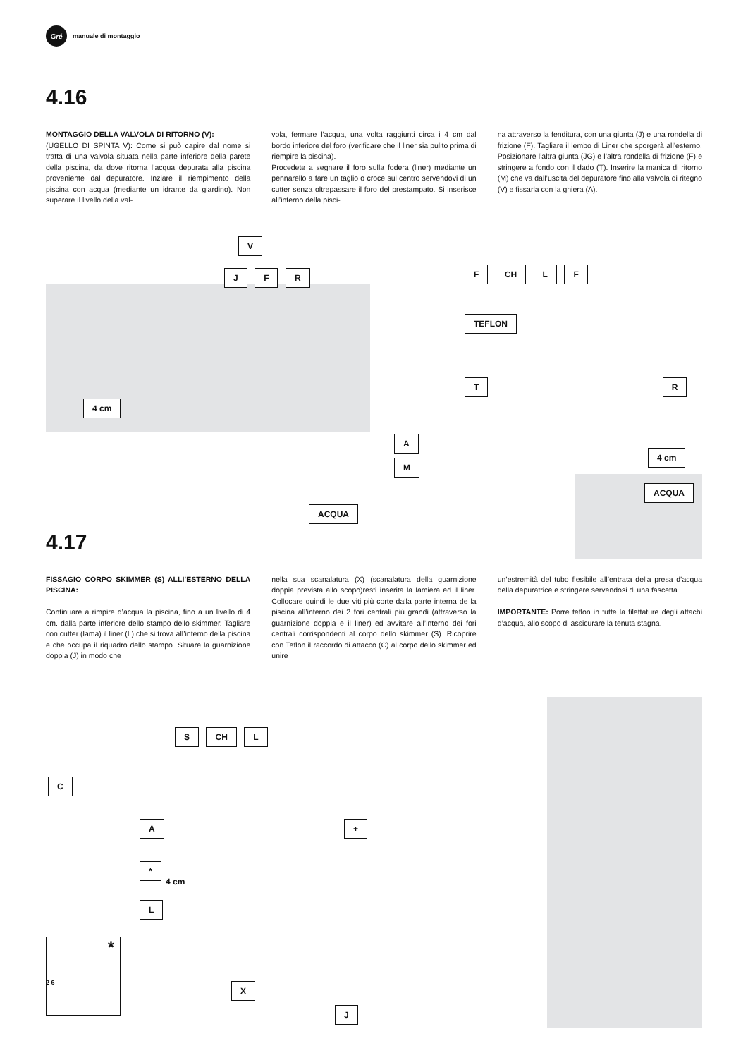Gré
manuale di montaggio
4.16
MONTAGGIO DELLA VALVOLA DI RITORNO (V):
(UGELLO DI SPINTA V): Come si può capire dal nome si tratta di una valvola situata nella parte inferiore della parete della piscina, da dove ritorna l’acqua depurata alla piscina proveniente dal depuratore. Inziare il riempimento della piscina con acqua (mediante un idrante da giardino). Non superare il livello della val-
vola, fermare l’acqua, una volta raggiunti circa i 4 cm dal bordo inferiore del foro (verificare che il liner sia pulito prima di riempire la piscina).
Procedete a segnare il foro sulla fodera (liner) mediante un pennarello a fare un taglio o croce sul centro servendovi di un cutter senza oltrepassare il foro del prestampato. Si inserisce all’interno della pisci-
na attraverso la fenditura, con una giunta (J) e una rondella di frizione (F). Tagliare il lembo di Liner che sporgerà all’esterno. Posizionare l’altra giunta (JG) e l’altra rondella di frizione (F) e stringere a fondo con il dado (T). Inserire la manica di ritorno (M) che va dall’uscita del depuratore fino alla valvola di ritegno (V) e fissarla con la ghiera (A).
V
J F R
4 cm
ACQUA
F CH L F
TEFLON
T R
A
M
4 cm
ACQUA
4.17
FISSAGIO CORPO SKIMMER (S) ALLI’ESTERNO DELLA PISCINA:
Continuare a rimpire d’acqua la piscina, fino a un livello di 4 cm. dalla parte inferiore dello stampo dello skimmer. Tagliare con cutter (lama) il liner (L) che si trova all’interno della piscina e che occupa il riquadro dello stampo. Situare la guarnizione doppia (J) in modo che
nella sua scanalatura (X) (scanalatura della guarnizione doppia prevista allo scopo)resti inserita la lamiera ed il liner. Collocare quindi le due viti più corte dalla parte interna de la piscina all’interno dei 2 fori centrali più grandi (attraverso la guarnizione doppia e il liner) ed avvitare all’interno dei fori centrali corrispondenti al corpo dello skimmer (S). Ricoprire con Teflon il raccordo di attacco (C) al corpo dello skimmer ed unire
un’estremità del tubo flesibile all’entrata della presa d’acqua della depuratrice e stringere servendosi di una fascetta.
IMPORTANTE: Porre teflon in tutte la filettature degli attachi d’acqua, allo scopo di assicurare la tenuta stagna.
S CH L
C
A +
*
4 cm
L
*
X J
2 6